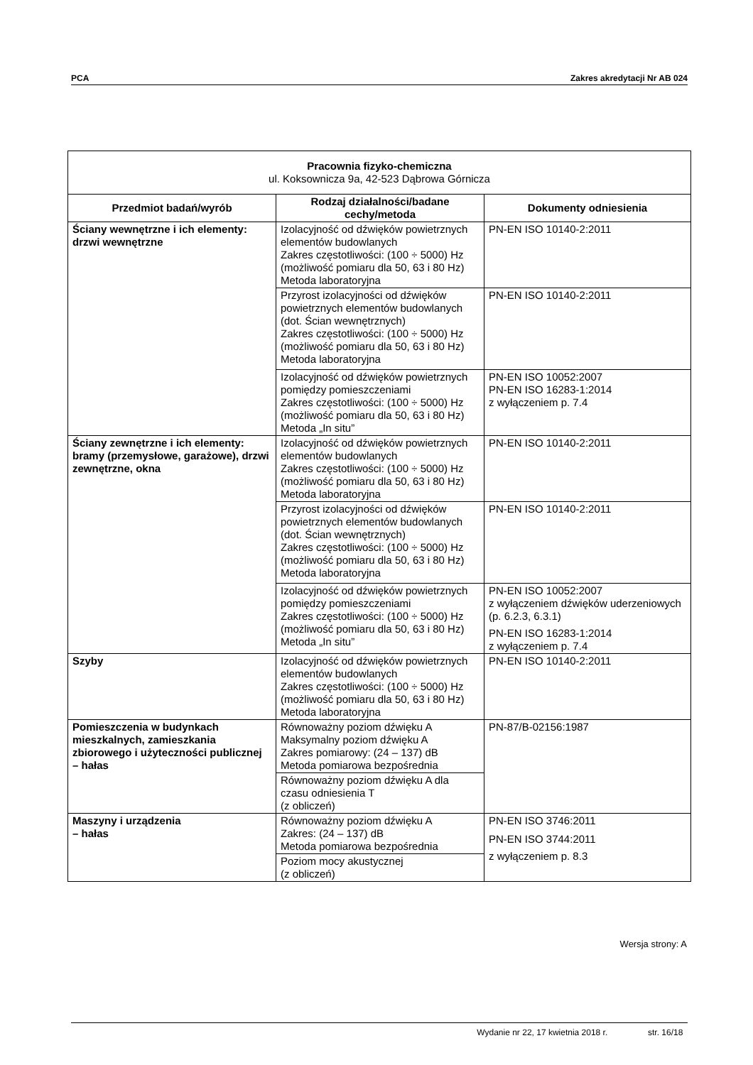PCA Zakres akredytacji Nr AB 024
| Pracownia fizyko-chemiczna ul. Koksownicza 9a, 42-523 Dąbrowa Górnicza | | |
| --- | --- | --- |
| Przedmiot badań/wyrób | Rodzaj działalności/badane cechy/metoda | Dokumenty odniesienia |
| Ściany wewnętrzne i ich elementy: drzwi wewnętrzne | Izolacyjność od dźwięków powietrznych elementów budowlanych Zakres częstotliwości: (100 ÷ 5000) Hz (możliwość pomiaru dla 50, 63 i 80 Hz) Metoda laboratoryjna | PN-EN ISO 10140-2:2011 |
| | Przyrost izolacyjności od dźwięków powietrznych elementów budowlanych (dot. Ścian wewnętrznych) Zakres częstotliwości: (100 ÷ 5000) Hz (możliwość pomiaru dla 50, 63 i 80 Hz) Metoda laboratoryjna | PN-EN ISO 10140-2:2011 |
| | Izolacyjność od dźwięków powietrznych pomiędzy pomieszczeniami Zakres częstotliwości: (100 ÷ 5000) Hz (możliwość pomiaru dla 50, 63 i 80 Hz) Metoda „In situ” | PN-EN ISO 10052:2007 PN-EN ISO 16283-1:2014 z wyłączeniem p. 7.4 |
| Ściany zewnętrzne i ich elementy: bramy (przemysłowe, garażowe), drzwi zewnętrzne, okna | Izolacyjność od dźwięków powietrznych elementów budowlanych Zakres częstotliwości: (100 ÷ 5000) Hz (możliwość pomiaru dla 50, 63 i 80 Hz) Metoda laboratoryjna | PN-EN ISO 10140-2:2011 |
| | Przyrost izolacyjności od dźwięków powietrznych elementów budowlanych (dot. Ścian wewnętrznych) Zakres częstotliwości: (100 ÷ 5000) Hz (możliwość pomiaru dla 50, 63 i 80 Hz) Metoda laboratoryjna | PN-EN ISO 10140-2:2011 |
| | Izolacyjność od dźwięków powietrznych pomiędzy pomieszczeniami Zakres częstotliwości: (100 ÷ 5000) Hz (możliwość pomiaru dla 50, 63 i 80 Hz) Metoda „In situ” | PN-EN ISO 10052:2007 z wyłączeniem dźwięków uderzeniowych (p. 6.2.3, 6.3.1) PN-EN ISO 16283-1:2014 z wyłączeniem p. 7.4 |
| Szyby | Izolacyjność od dźwięków powietrznych elementów budowlanych Zakres częstotliwości: (100 ÷ 5000) Hz (możliwość pomiaru dla 50, 63 i 80 Hz) Metoda laboratoryjna | PN-EN ISO 10140-2:2011 |
| Pomieszczenia w budynkach mieszkalnych, zamieszkania zbiorowego i użyteczności publicznej – hałas | Równoważny poziom dźwięku A Maksymalny poziom dźwięku A Zakres pomiarowy: (24 – 137) dB Metoda pomiarowa bezpośrednia | PN-87/B-02156:1987 |
| | Równoważny poziom dźwięku A dla czasu odniesienia T (z obliczeń) | |
| Maszyny i urządzenia – hałas | Równoważny poziom dźwięku A Zakres: (24 – 137) dB Metoda pomiarowa bezpośrednia | PN-EN ISO 3746:2011 PN-EN ISO 3744:2011 z wyłączeniem p. 8.3 |
| | Poziom mocy akustycznej (z obliczeń) | |
Wersja strony: A
Wydanie nr 22, 17 kwietnia 2018 r. str. 16/18